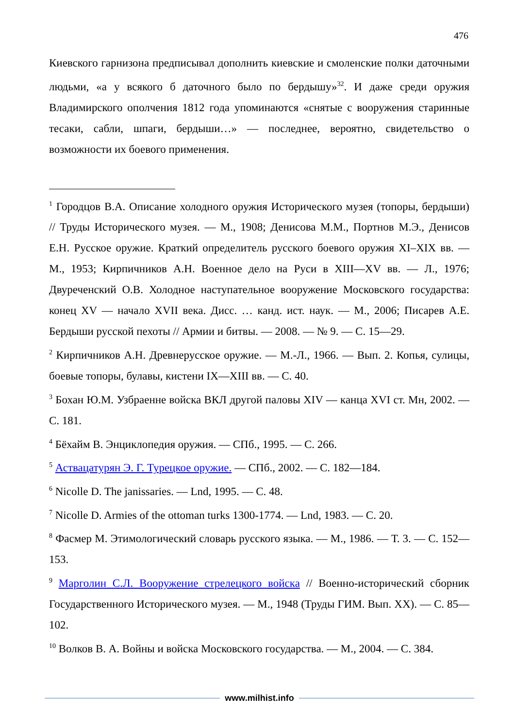476
Киевского гарнизона предписывал дополнить киевские и смоленские полки даточными людьми, «а у всякого б даточного было по бердышу»<sup>32</sup>. И даже среди оружия Владимирского ополчения 1812 года упоминаются «снятые с вооружения старинные тесаки, сабли, шпаги, бердыши…» — последнее, вероятно, свидетельство о возможности их боевого применения.
<sup>1</sup> Городцов В.А. Описание холодного оружия Исторического музея (топоры, бердыши) // Труды Исторического музея. — М., 1908; Денисова М.М., Портнов М.Э., Денисов Е.Н. Русское оружие. Краткий определитель русского боевого оружия XI–XIX вв. — М., 1953; Кирпичников А.Н. Военное дело на Руси в XIII—XV вв. — Л., 1976; Двуреченский О.В. Холодное наступательное вооружение Московского государства: конец XV — начало XVII века. Дисс. … канд. ист. наук. — М., 2006; Писарев А.Е. Бердыши русской пехоты // Армии и битвы. — 2008. — № 9. — С. 15—29.
<sup>2</sup> Кирпичников А.Н. Древнерусское оружие. — М.-Л., 1966. — Вып. 2. Копья, сулицы, боевые топоры, булавы, кистени IX—XIII вв. — С. 40.
<sup>3</sup> Бохан Ю.М. Узбраенне войска ВКЛ другой паловы XIV — канца XVI ст. Мн, 2002. — С. 181.
<sup>4</sup> Бёхайм В. Энциклопедия оружия. — СПб., 1995. — С. 266.
<sup>5</sup> Аствацатурян Э. Г. Турецкое оружие. — СПб., 2002. — С. 182—184.
<sup>6</sup> Nicolle D. The janissaries. — Lnd, 1995. — С. 48.
<sup>7</sup> Nicolle D. Armies of the ottoman turks 1300-1774. — Lnd, 1983. — С. 20.
<sup>8</sup> Фасмер М. Этимологический словарь русского языка. — М., 1986. — Т. 3. — С. 152—153.
<sup>9</sup> Марголин С.Л. Вооружение стрелецкого войска // Военно-исторический сборник Государственного Исторического музея. — М., 1948 (Труды ГИМ. Вып. XX). — С. 85—102.
<sup>10</sup> Волков В. А. Войны и войска Московского государства. — М., 2004. — С. 384.
www.milhist.info